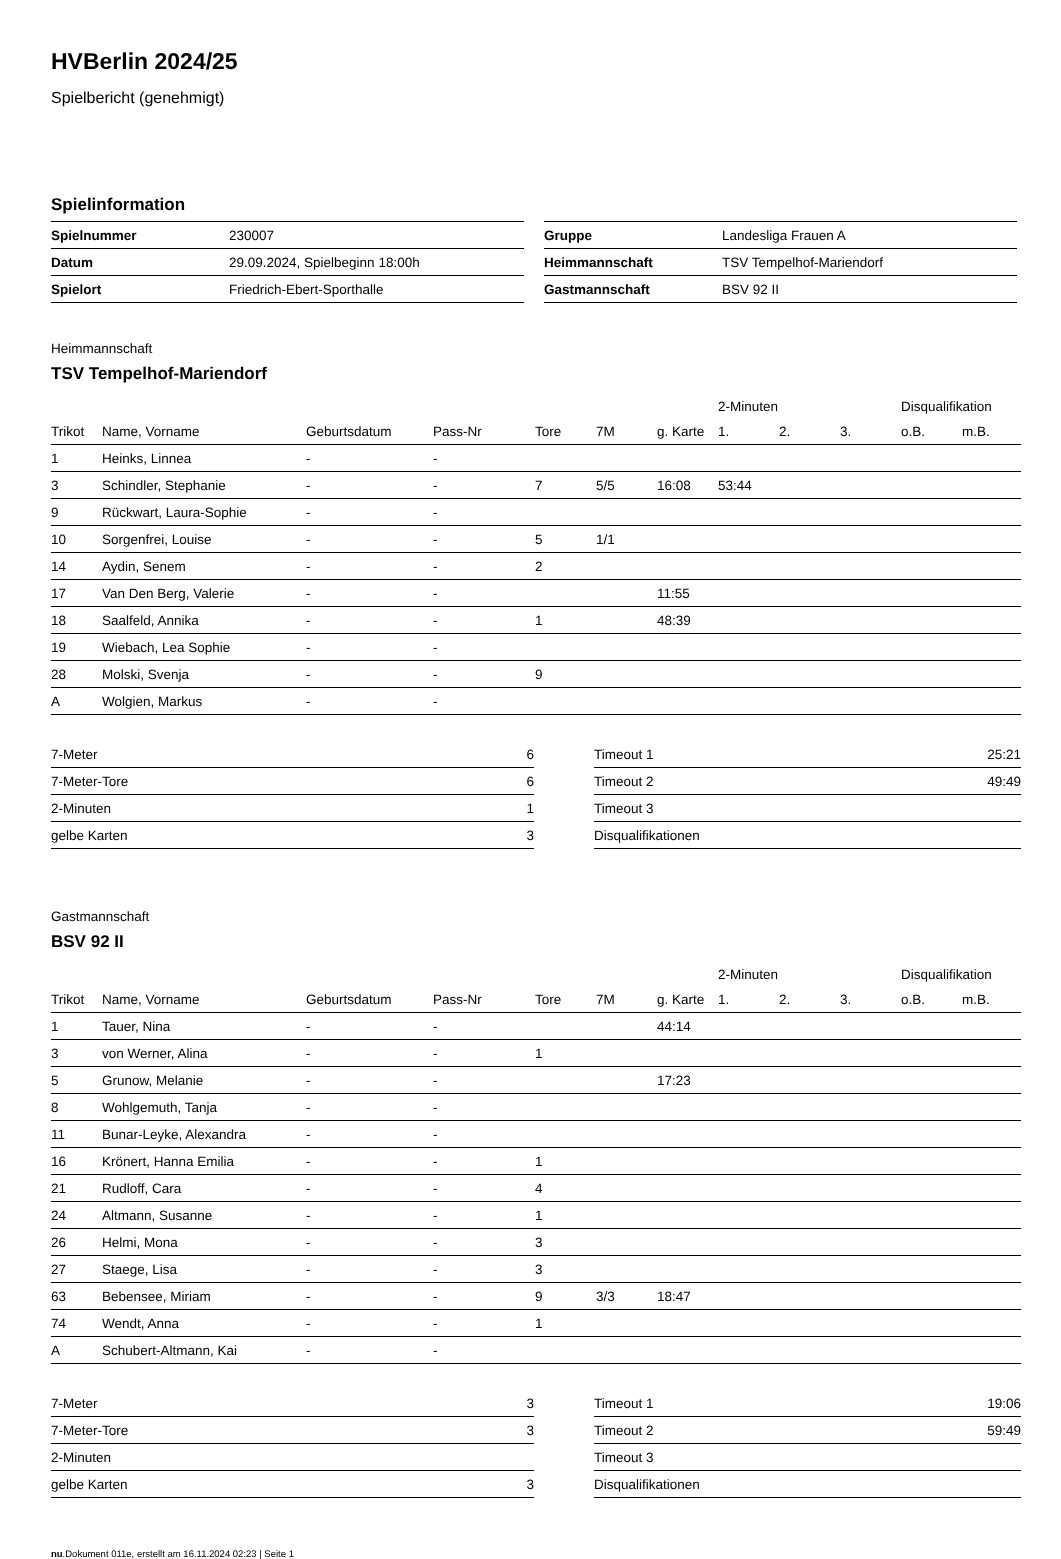HVBerlin 2024/25
Spielbericht (genehmigt)
Spielinformation
| Spielnummer | 230007 |
| Datum | 29.09.2024, Spielbeginn 18:00h |
| Spielort | Friedrich-Ebert-Sporthalle |
| Gruppe | Landesliga Frauen A |
| Heimmannschaft | TSV Tempelhof-Mariendorf |
| Gastmannschaft | BSV 92 II |
Heimmannschaft
TSV Tempelhof-Mariendorf
| | | | | | | | 2-Minuten | | | Disqualifikation | |
| Trikot | Name, Vorname | Geburtsdatum | Pass-Nr | Tore | 7M | g. Karte | 1. | 2. | 3. | o.B. | m.B. |
| 1 | Heinks, Linnea | - | - | | | | | | | | |
| 3 | Schindler, Stephanie | - | - | 7 | 5/5 | 16:08 | 53:44 | | | | |
| 9 | Rückwart, Laura-Sophie | - | - | | | | | | | | |
| 10 | Sorgenfrei, Louise | - | - | 5 | 1/1 | | | | | | |
| 14 | Aydin, Senem | - | - | 2 | | | | | | | |
| 17 | Van Den Berg, Valerie | - | - | | | 11:55 | | | | | |
| 18 | Saalfeld, Annika | - | - | 1 | | 48:39 | | | | | |
| 19 | Wiebach, Lea Sophie | - | - | | | | | | | | |
| 28 | Molski, Svenja | - | - | 9 | | | | | | | |
| A | Wolgien, Markus | - | - | | | | | | | | |
| 7-Meter | 6 |
| 7-Meter-Tore | 6 |
| 2-Minuten | 1 |
| gelbe Karten | 3 |
| Timeout 1 | 25:21 |
| Timeout 2 | 49:49 |
| Timeout 3 | |
| Disqualifikationen | |
Gastmannschaft
BSV 92 II
| | | | | | | | 2-Minuten | | | Disqualifikation | |
| Trikot | Name, Vorname | Geburtsdatum | Pass-Nr | Tore | 7M | g. Karte | 1. | 2. | 3. | o.B. | m.B. |
| 1 | Tauer, Nina | - | - | | | 44:14 | | | | | |
| 3 | von Werner, Alina | - | - | 1 | | | | | | | |
| 5 | Grunow, Melanie | - | - | | | 17:23 | | | | | |
| 8 | Wohlgemuth, Tanja | - | - | | | | | | | | |
| 11 | Bunar-Leyke, Alexandra | - | - | | | | | | | | |
| 16 | Krönert, Hanna Emilia | - | - | 1 | | | | | | | |
| 21 | Rudloff, Cara | - | - | 4 | | | | | | | |
| 24 | Altmann, Susanne | - | - | 1 | | | | | | | |
| 26 | Helmi, Mona | - | - | 3 | | | | | | | |
| 27 | Staege, Lisa | - | - | 3 | | | | | | | |
| 63 | Bebensee, Miriam | - | - | 9 | 3/3 | 18:47 | | | | | |
| 74 | Wendt, Anna | - | - | 1 | | | | | | | |
| A | Schubert-Altmann, Kai | - | - | | | | | | | | |
| 7-Meter | 3 |
| 7-Meter-Tore | 3 |
| 2-Minuten | |
| gelbe Karten | 3 |
| Timeout 1 | 19:06 |
| Timeout 2 | 59:49 |
| Timeout 3 | |
| Disqualifikationen | |
nu.Dokument 011e, erstellt am 16.11.2024 02:23 | Seite 1